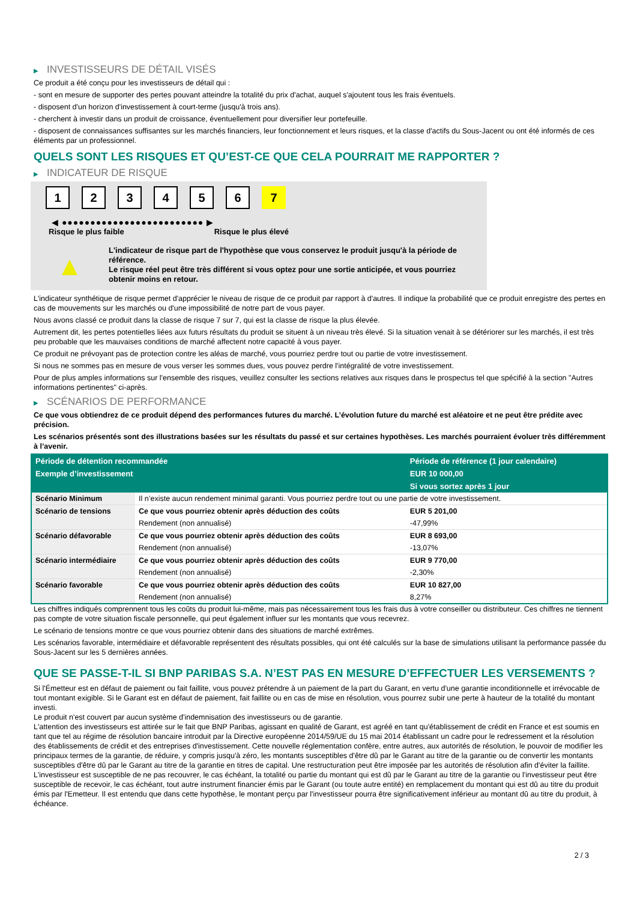▶ INVESTISSEURS DE DÉTAIL VISÉS
Ce produit a été conçu pour les investisseurs de détail qui :
- sont en mesure de supporter des pertes pouvant atteindre la totalité du prix d'achat, auquel s'ajoutent tous les frais éventuels.
- disposent d'un horizon d'investissement à court-terme (jusqu'à trois ans).
- cherchent à investir dans un produit de croissance, éventuellement pour diversifier leur portefeuille.
- disposent de connaissances suffisantes sur les marchés financiers, leur fonctionnement et leurs risques, et la classe d'actifs du Sous-Jacent ou ont été informés de ces éléments par un professionnel.
QUELS SONT LES RISQUES ET QU’EST-CE QUE CELA POURRAIT ME RAPPORTER ?
▶ INDICATEUR DE RISQUE
1 2 3 4 5 6 7
◀ ●●●●●●●●●●●●●●●●●●●●●●●●● ▶
Risque le plus faible Risque le plus élevé
▲
L'indicateur de risque part de l'hypothèse que vous conservez le produit jusqu'à la période de référence.
Le risque réel peut être très différent si vous optez pour une sortie anticipée, et vous pourriez obtenir moins en retour.
L'indicateur synthétique de risque permet d'apprécier le niveau de risque de ce produit par rapport à d'autres. Il indique la probabilité que ce produit enregistre des pertes en cas de mouvements sur les marchés ou d'une impossibilité de notre part de vous payer.
Nous avons classé ce produit dans la classe de risque 7 sur 7, qui est la classe de risque la plus élevée.
Autrement dit, les pertes potentielles liées aux futurs résultats du produit se situent à un niveau très élevé. Si la situation venait à se détériorer sur les marchés, il est très peu probable que les mauvaises conditions de marché affectent notre capacité à vous payer.
Ce produit ne prévoyant pas de protection contre les aléas de marché, vous pourriez perdre tout ou partie de votre investissement.
Si nous ne sommes pas en mesure de vous verser les sommes dues, vous pouvez perdre l'intégralité de votre investissement.
Pour de plus amples informations sur l'ensemble des risques, veuillez consulter les sections relatives aux risques dans le prospectus tel que spécifié à la section "Autres informations pertinentes" ci-après.
▶ SCÉNARIOS DE PERFORMANCE
Ce que vous obtiendrez de ce produit dépend des performances futures du marché. L’évolution future du marché est aléatoire et ne peut être prédite avec précision.
Les scénarios présentés sont des illustrations basées sur les résultats du passé et sur certaines hypothèses. Les marchés pourraient évoluer très différemment à l’avenir.
| Période de détention recommandée | | Période de référence (1 jour calendaire) |
| --- | --- | --- |
| Exemple d’investissement | | EUR 10 000,00 |
| | | Si vous sortez après 1 jour |
| Scénario Minimum | Il n’existe aucun rendement minimal garanti. Vous pourriez perdre tout ou une partie de votre investissement. | |
| Scénario de tensions | Ce que vous pourriez obtenir après déduction des coûts | EUR 5 201,00 |
| | Rendement (non annualisé) | -47,99% |
| Scénario défavorable | Ce que vous pourriez obtenir après déduction des coûts | EUR 8 693,00 |
| | Rendement (non annualisé) | -13,07% |
| Scénario intermédiaire | Ce que vous pourriez obtenir après déduction des coûts | EUR 9 770,00 |
| | Rendement (non annualisé) | -2,30% |
| Scénario favorable | Ce que vous pourriez obtenir après déduction des coûts | EUR 10 827,00 |
| | Rendement (non annualisé) | 8,27% |
Les chiffres indiqués comprennent tous les coûts du produit lui-même, mais pas nécessairement tous les frais dus à votre conseiller ou distributeur. Ces chiffres ne tiennent pas compte de votre situation fiscale personnelle, qui peut également influer sur les montants que vous recevrez.
Le scénario de tensions montre ce que vous pourriez obtenir dans des situations de marché extrêmes.
Les scénarios favorable, intermédiaire et défavorable représentent des résultats possibles, qui ont été calculés sur la base de simulations utilisant la performance passée du Sous-Jacent sur les 5 dernières années.
QUE SE PASSE-T-IL SI BNP PARIBAS S.A. N’EST PAS EN MESURE D’EFFECTUER LES VERSEMENTS ?
Si l'Émetteur est en défaut de paiement ou fait faillite, vous pouvez prétendre à un paiement de la part du Garant, en vertu d'une garantie inconditionnelle et irrévocable de tout montant exigible. Si le Garant est en défaut de paiement, fait faillite ou en cas de mise en résolution, vous pourrez subir une perte à hauteur de la totalité du montant investi.
Le produit n'est couvert par aucun système d'indemnisation des investisseurs ou de garantie.
L'attention des investisseurs est attirée sur le fait que BNP Paribas, agissant en qualité de Garant, est agréé en tant qu'établissement de crédit en France et est soumis en tant que tel au régime de résolution bancaire introduit par la Directive européenne 2014/59/UE du 15 mai 2014 établissant un cadre pour le redressement et la résolution des établissements de crédit et des entreprises d'investissement. Cette nouvelle réglementation confère, entre autres, aux autorités de résolution, le pouvoir de modifier les principaux termes de la garantie, de réduire, y compris jusqu'à zéro, les montants susceptibles d'être dû par le Garant au titre de la garantie ou de convertir les montants susceptibles d'être dû par le Garant au titre de la garantie en titres de capital. Une restructuration peut être imposée par les autorités de résolution afin d'éviter la faillite. L'investisseur est susceptible de ne pas recouvrer, le cas échéant, la totalité ou partie du montant qui est dû par le Garant au titre de la garantie ou l'investisseur peut être susceptible de recevoir, le cas échéant, tout autre instrument financier émis par le Garant (ou toute autre entité) en remplacement du montant qui est dû au titre du produit émis par l'Emetteur. Il est entendu que dans cette hypothèse, le montant perçu par l'investisseur pourra être significativement inférieur au montant dû au titre du produit, à échéance.
2 / 3